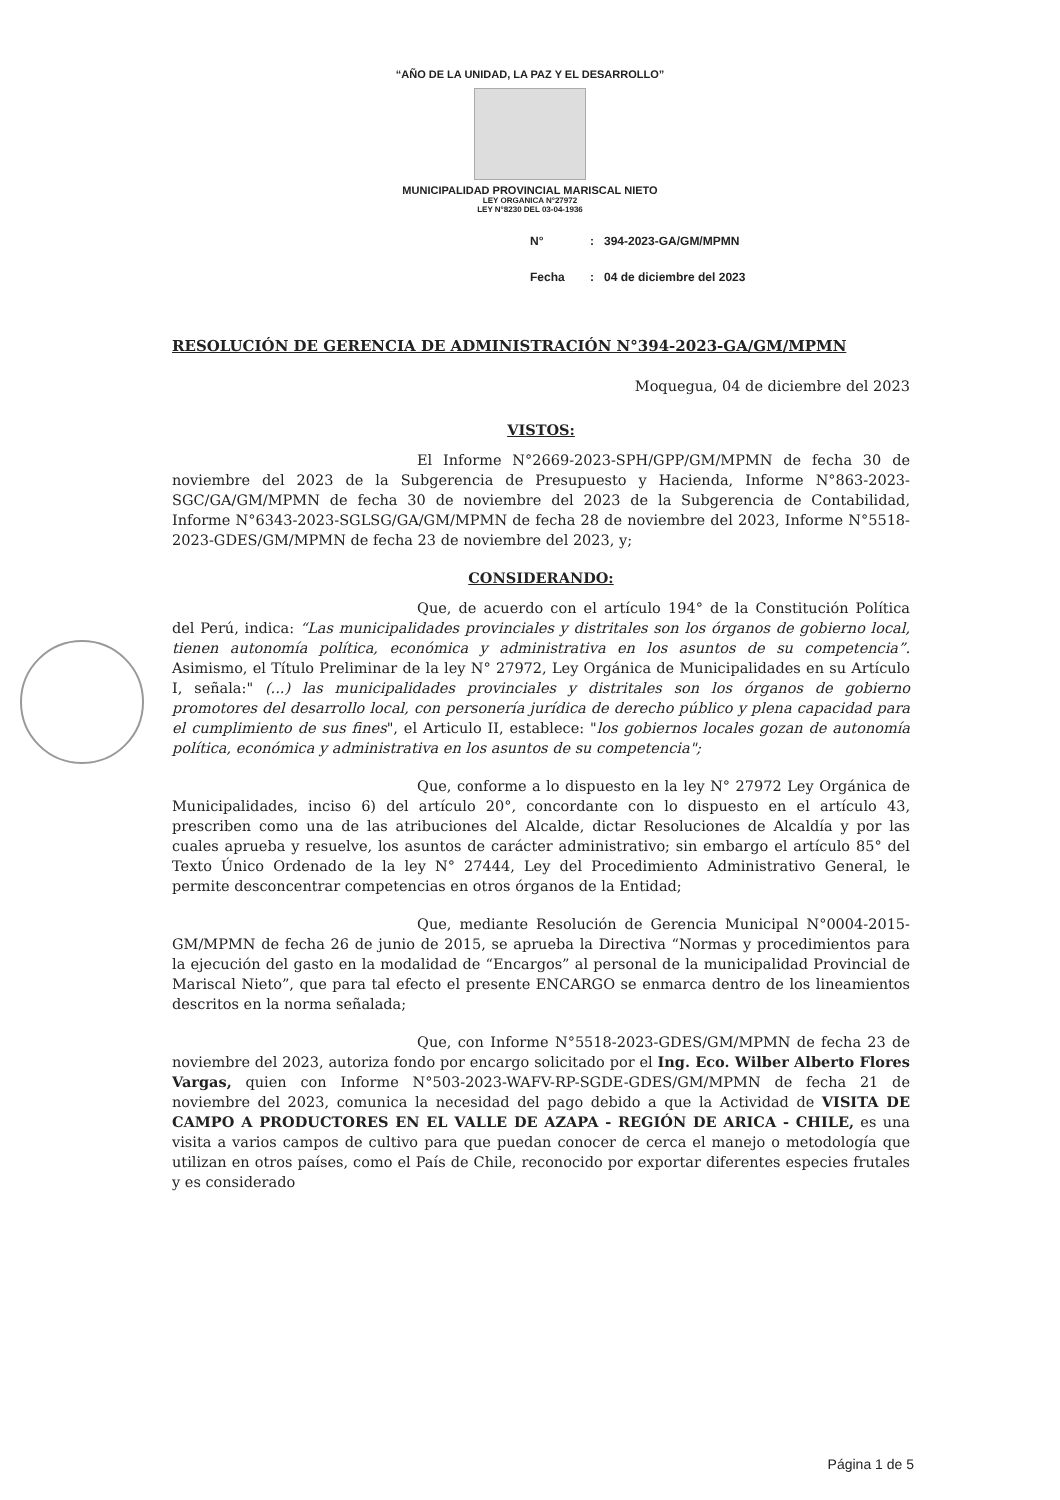“AÑO DE LA UNIDAD, LA PAZ Y EL DESARROLLO”
MUNICIPALIDAD PROVINCIAL MARISCAL NIETO
LEY ORGANICA N°27972
LEY N°8230 DEL 03-04-1936
N°: 394-2023-GA/GM/MPMN
Fecha: 04 de diciembre del 2023
RESOLUCIÓN DE GERENCIA DE ADMINISTRACIÓN N°394-2023-GA/GM/MPMN
Moquegua, 04 de diciembre del 2023
VISTOS:
El Informe N°2669-2023-SPH/GPP/GM/MPMN de fecha 30 de noviembre del 2023 de la Subgerencia de Presupuesto y Hacienda, Informe N°863-2023-SGC/GA/GM/MPMN de fecha 30 de noviembre del 2023 de la Subgerencia de Contabilidad, Informe N°6343-2023-SGLSG/GA/GM/MPMN de fecha 28 de noviembre del 2023, Informe N°5518-2023-GDES/GM/MPMN de fecha 23 de noviembre del 2023, y;
CONSIDERANDO:
Que, de acuerdo con el artículo 194° de la Constitución Política del Perú, indica: “Las municipalidades provinciales y distritales son los órganos de gobierno local, tienen autonomía política, económica y administrativa en los asuntos de su competencia”. Asimismo, el Título Preliminar de la ley N° 27972, Ley Orgánica de Municipalidades en su Artículo I, señala:" (...) las municipalidades provinciales y distritales son los órganos de gobierno promotores del desarrollo local, con personería jurídica de derecho público y plena capacidad para el cumplimiento de sus fines", el Articulo II, establece: "los gobiernos locales gozan de autonomía política, económica y administrativa en los asuntos de su competencia";
Que, conforme a lo dispuesto en la ley N° 27972 Ley Orgánica de Municipalidades, inciso 6) del artículo 20°, concordante con lo dispuesto en el artículo 43, prescriben como una de las atribuciones del Alcalde, dictar Resoluciones de Alcaldía y por las cuales aprueba y resuelve, los asuntos de carácter administrativo; sin embargo el artículo 85° del Texto Único Ordenado de la ley N° 27444, Ley del Procedimiento Administrativo General, le permite desconcentrar competencias en otros órganos de la Entidad;
Que, mediante Resolución de Gerencia Municipal N°0004-2015-GM/MPMN de fecha 26 de junio de 2015, se aprueba la Directiva “Normas y procedimientos para la ejecución del gasto en la modalidad de “Encargos” al personal de la municipalidad Provincial de Mariscal Nieto”, que para tal efecto el presente ENCARGO se enmarca dentro de los lineamientos descritos en la norma señalada;
Que, con Informe N°5518-2023-GDES/GM/MPMN de fecha 23 de noviembre del 2023, autoriza fondo por encargo solicitado por el Ing. Eco. Wilber Alberto Flores Vargas, quien con Informe N°503-2023-WAFV-RP-SGDE-GDES/GM/MPMN de fecha 21 de noviembre del 2023, comunica la necesidad del pago debido a que la Actividad de VISITA DE CAMPO A PRODUCTORES EN EL VALLE DE AZAPA - REGIÓN DE ARICA - CHILE, es una visita a varios campos de cultivo para que puedan conocer de cerca el manejo o metodología que utilizan en otros países, como el País de Chile, reconocido por exportar diferentes especies frutales y es considerado
Página 1 de 5